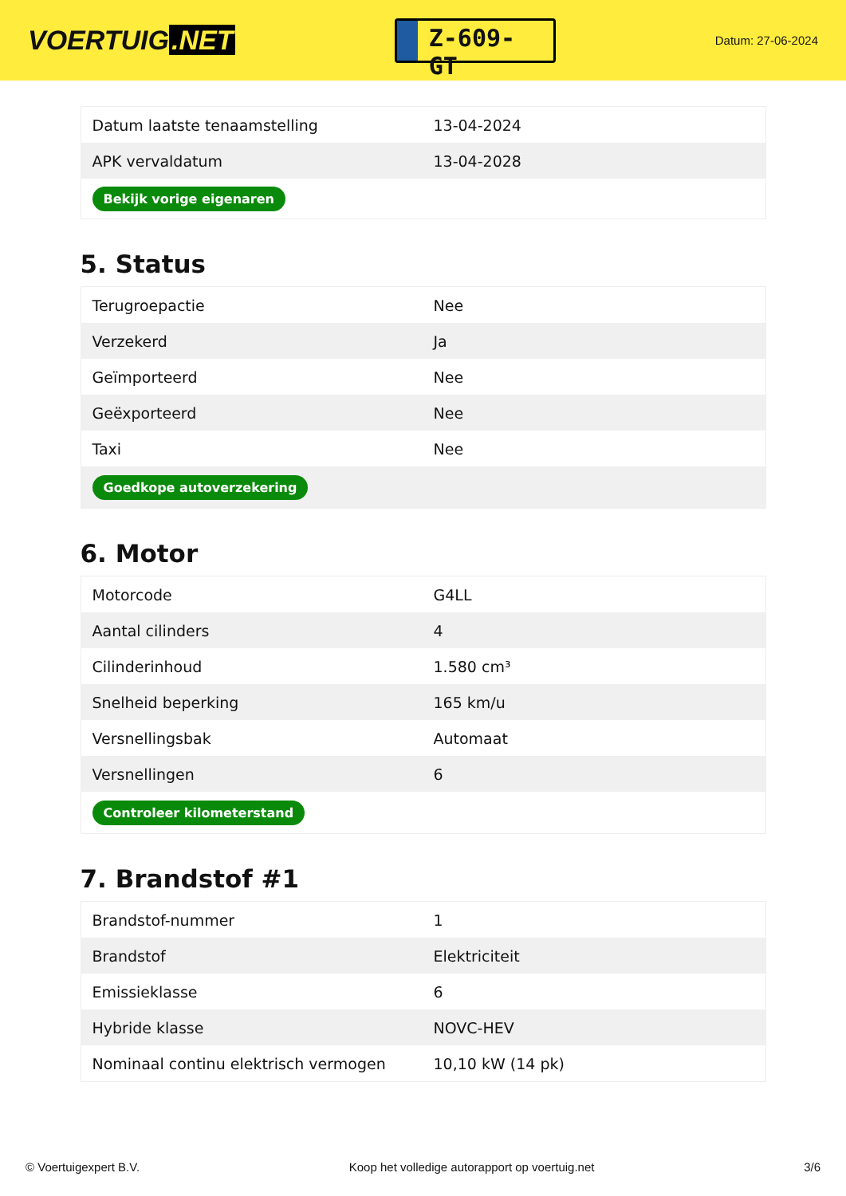VOERTUIG.NET
Z-609-GT
Datum: 27-06-2024
| Datum laatste tenaamstelling | 13-04-2024 |
| APK vervaldatum | 13-04-2028 |
| Bekijk vorige eigenaren | |
5. Status
| Terugroepactie | Nee |
| Verzekerd | Ja |
| Geïmporteerd | Nee |
| Geëxporteerd | Nee |
| Taxi | Nee |
| Goedkope autoverzekering | |
6. Motor
| Motorcode | G4LL |
| Aantal cilinders | 4 |
| Cilinderinhoud | 1.580 cm³ |
| Snelheid beperking | 165 km/u |
| Versnellingsbak | Automaat |
| Versnellingen | 6 |
| Controleer kilometerstand | |
7. Brandstof #1
| Brandstof-nummer | 1 |
| Brandstof | Elektriciteit |
| Emissieklasse | 6 |
| Hybride klasse | NOVC-HEV |
| Nominaal continu elektrisch vermogen | 10,10 kW (14 pk) |
© Voertuigexpert B.V. Koop het volledige autorapport op voertuig.net 3/6